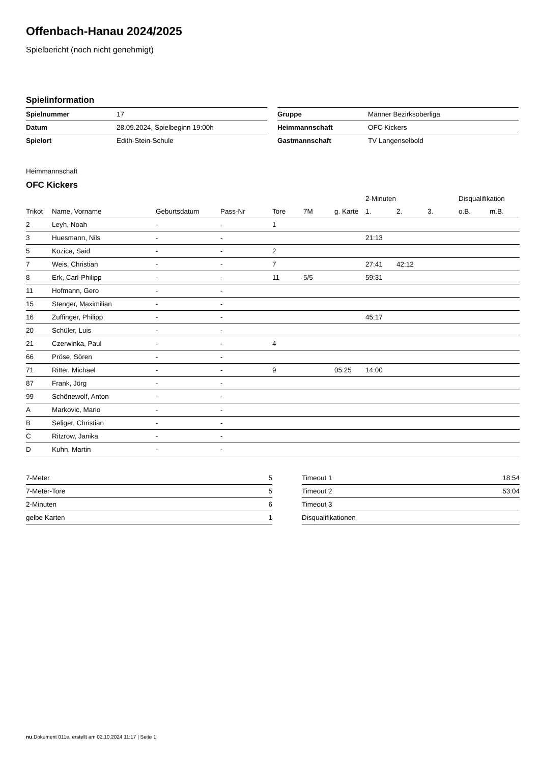Offenbach-Hanau 2024/2025
Spielbericht (noch nicht genehmigt)
Spielinformation
| Spielnummer | 17 |
| Datum | 28.09.2024, Spielbeginn 19:00h |
| Spielort | Edith-Stein-Schule |
| Gruppe | Männer Bezirksoberliga |
| Heimmannschaft | OFC Kickers |
| Gastmannschaft | TV Langenselbold |
Heimmannschaft
OFC Kickers
| | | | | | | | 2-Minuten | | | Disqualifikation | |
| --- | --- | --- | --- | --- | --- | --- | --- | --- | --- | --- | --- |
| Trikot | Name, Vorname | Geburtsdatum | Pass-Nr | Tore | 7M | g. Karte | 1. | 2. | 3. | o.B. | m.B. |
| 2 | Leyh, Noah | - | - | 1 | | | | | | | |
| 3 | Huesmann, Nils | - | - | | | | 21:13 | | | | |
| 5 | Kozica, Said | - | - | 2 | | | | | | | |
| 7 | Weis, Christian | - | - | 7 | | | 27:41 | 42:12 | | | |
| 8 | Erk, Carl-Philipp | - | - | 11 | 5/5 | | 59:31 | | | | |
| 11 | Hofmann, Gero | - | - | | | | | | | | |
| 15 | Stenger, Maximilian | - | - | | | | | | | | |
| 16 | Zuffinger, Philipp | - | - | | | | 45:17 | | | | |
| 20 | Schüler, Luis | - | - | | | | | | | | |
| 21 | Czerwinka, Paul | - | - | 4 | | | | | | | |
| 66 | Pröse, Sören | - | - | | | | | | | | |
| 71 | Ritter, Michael | - | - | 9 | | 05:25 | 14:00 | | | | |
| 87 | Frank, Jörg | - | - | | | | | | | | |
| 99 | Schönewolf, Anton | - | - | | | | | | | | |
| A | Markovic, Mario | - | - | | | | | | | | |
| B | Seliger, Christian | - | - | | | | | | | | |
| C | Ritzrow, Janika | - | - | | | | | | | | |
| D | Kuhn, Martin | - | - | | | | | | | | |
| 7-Meter | 5 |
| 7-Meter-Tore | 5 |
| 2-Minuten | 6 |
| gelbe Karten | 1 |
| Timeout 1 | 18:54 |
| Timeout 2 | 53:04 |
| Timeout 3 | |
| Disqualifikationen | |
nu.Dokument 011e, erstellt am 02.10.2024 11:17 | Seite 1